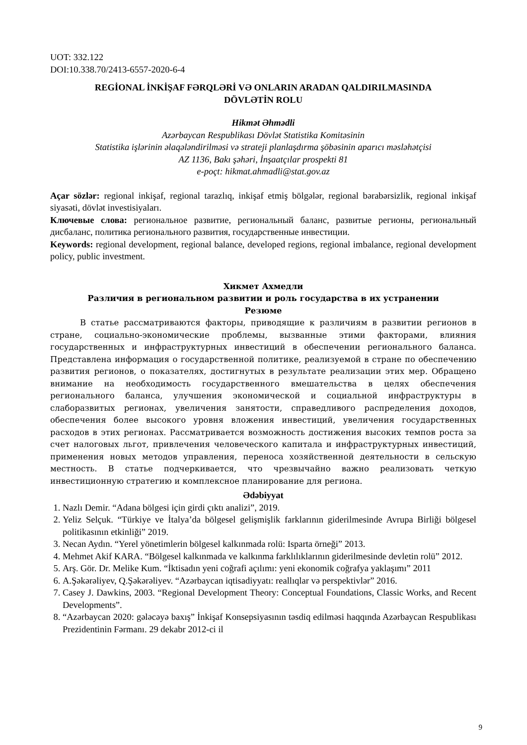UOT: 332.122
DOI:10.338.70/2413-6557-2020-6-4
REGİONAL İNKİŞAF FƏRQLƏRİ VƏ ONLARIN ARADAN QALDIRILMASINDA
DÖVLƏTİN ROLU
Hikmət Əhmədli
Azərbaycan Respublikası Dövlət Statistika Komitəsinin
Statistika işlərinin əlaqələndirilməsi və strateji planlaşdırma şöbəsinin aparıcı məsləhətçisi
AZ 1136, Bakı şəhəri, İnşaatçılar prospekti 81
e-poçt: hikmat.ahmadli@stat.gov.az
Açar sözlər: regional inkişaf, regional tarazlıq, inkişaf etmiş bölgələr, regional bərabərsizlik, regional inkişaf siyasəti, dövlət investisiyaları.
Ключевые слова: региональное развитие, региональный баланс, развитые регионы, региональный дисбаланс, политика регионального развития, государственные инвестиции.
Keywords: regional development, regional balance, developed regions, regional imbalance, regional development policy, public investment.
Хикмет Ахмедли
Различия в региональном развитии и роль государства в их устранении
Резюме
В статье рассматриваются факторы, приводящие к различиям в развитии регионов в стране, социально-экономические проблемы, вызванные этими факторами, влияния государственных и инфраструктурных инвестиций в обеспечении регионального баланса. Представлена информация о государственной политике, реализуемой в стране по обеспечению развития регионов, о показателях, достигнутых в результате реализации этих мер. Обращено внимание на необходимость государственного вмешательства в целях обеспечения регионального баланса, улучшения экономической и социальной инфраструктуры в слаборазвитых регионах, увеличения занятости, справедливого распределения доходов, обеспечения более высокого уровня вложения инвестиций, увеличения государственных расходов в этих регионах. Рассматривается возможность достижения высоких темпов роста за счет налоговых льгот, привлечения человеческого капитала и инфраструктурных инвестиций, применения новых методов управления, переноса хозяйственной деятельности в сельскую местность. В статье подчеркивается, что чрезвычайно важно реализовать четкую инвестиционную стратегию и комплексное планирование для региона.
Ədəbiyyat
1. Nazlı Demir. “Adana bölgesi için girdi çıktı analizi”, 2019.
2. Yeliz Selçuk. “Türkiye ve İtalya’da bölgesel gelişmişlik farklarının giderilmesinde Avrupa Birliği bölgesel politikasının etkinliği” 2019.
3. Necan Aydın. “Yerel yönetimlerin bölgesel kalkınmada rolü: Isparta örneği” 2013.
4. Mehmet Akif KARA. “Bölgesel kalkınmada ve kalkınma farklılıklarının giderilmesinde devletin rolü” 2012.
5. Arş. Gör. Dr. Melike Kum. “İktisadın yeni coğrafi açılımı: yeni ekonomik coğrafya yaklaşımı” 2011
6. A.Şəkərəliyev, Q.Şəkərəliyev. “Azərbaycan iqtisadiyyatı: reallıqlar və perspektivlər” 2016.
7. Casey J. Dawkins, 2003. “Regional Development Theory: Conceptual Foundations, Classic Works, and Recent Developments”.
8. “Azərbaycan 2020: gələcəyə baxış” İnkişaf Konsepsiyasının təsdiq edilməsi haqqında Azərbaycan Respublikası Prezidentinin Fərmanı. 29 dekabr 2012-ci il
9